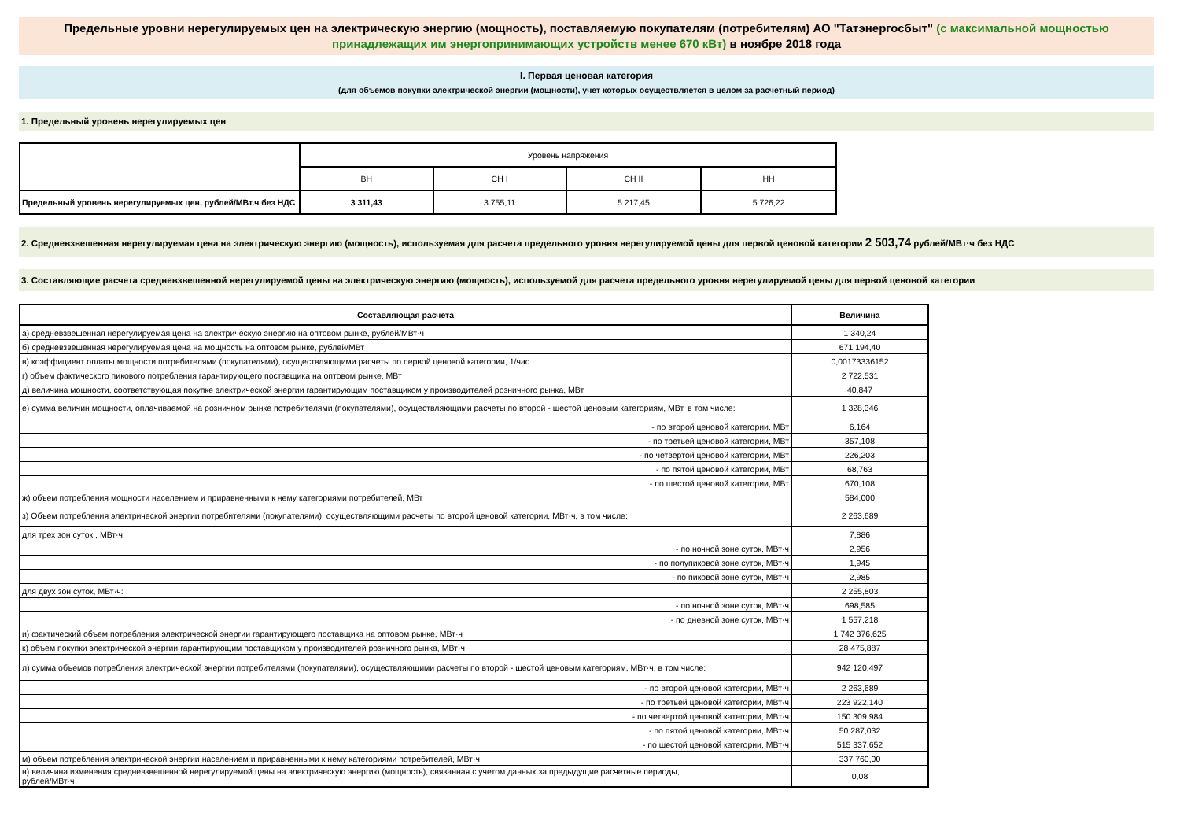Предельные уровни нерегулируемых цен на электрическую энергию (мощность), поставляемую покупателям (потребителям) АО "Татэнергосбыт" (с максимальной мощностью принадлежащих им энергопринимающих устройств менее 670 кВт) в ноябре 2018 года
I. Первая ценовая категория
(для объемов покупки электрической энергии (мощности), учет которых осуществляется в целом за расчетный период)
1. Предельный уровень нерегулируемых цен
| | Уровень напряжения | | | |
| --- | --- | --- | --- | --- |
| | ВН | СН I | СН II | НН |
| Предельный уровень нерегулируемых цен, рублей/МВт.ч без НДС | 3 311,43 | 3 755,11 | 5 217,45 | 5 726,22 |
2. Средневзвешенная нерегулируемая цена на электрическую энергию (мощность), используемая для расчета предельного уровня нерегулируемой цены для первой ценовой категории 2 503,74 рублей/МВт·ч без НДС
3. Составляющие расчета средневзвешенной нерегулируемой цены на электрическую энергию (мощность), используемой для расчета предельного уровня нерегулируемой цены для первой ценовой категории
| Составляющая расчета | Величина |
| а) средневзвешенная нерегулируемая цена на электрическую энергию на оптовом рынке, рублей/МВт·ч | 1 340,24 |
| б) средневзвешенная нерегулируемая цена на мощность на оптовом рынке, рублей/МВт | 671 194,40 |
| в) коэффициент оплаты мощности потребителями (покупателями), осуществляющими расчеты по первой ценовой категории, 1/час | 0,00173336152 |
| г) объем фактического пикового потребления гарантирующего поставщика на оптовом рынке, МВт | 2 722,531 |
| д) величина мощности, соответствующая покупке электрической энергии гарантирующим поставщиком у производителей розничного рынка, МВт | 40,847 |
| е) сумма величин мощности, оплачиваемой на розничном рынке потребителями (покупателями), осуществляющими расчеты по второй - шестой ценовым категориям, МВт, в том числе: | 1 328,346 |
| - по второй ценовой категории, МВт | 6,164 |
| - по третьей ценовой категории, МВт | 357,108 |
| - по четвертой ценовой категории, МВт | 226,203 |
| - по пятой ценовой категории, МВт | 68,763 |
| - по шестой ценовой категории, МВт | 670,108 |
| ж) объем потребления мощности населением и приравненными к нему категориями потребителей, МВт | 584,000 |
| з) Объем потребления электрической энергии потребителями (покупателями), осуществляющими расчеты по второй ценовой категории, МВт·ч, в том числе: | 2 263,689 |
| для трех зон суток , МВт·ч: | 7,886 |
| - по ночной зоне суток, МВт·ч | 2,956 |
| - по полупиковой зоне суток, МВт·ч | 1,945 |
| - по пиковой зоне суток, МВт·ч | 2,985 |
| для двух зон суток, МВт·ч: | 2 255,803 |
| - по ночной зоне суток, МВт·ч | 698,585 |
| - по дневной зоне суток, МВт·ч | 1 557,218 |
| и) фактический объем потребления электрической энергии гарантирующего поставщика на оптовом рынке, МВт·ч | 1 742 376,625 |
| к) объем покупки электрической энергии гарантирующим поставщиком у производителей розничного рынка, МВт·ч | 28 475,887 |
| л) сумма объемов потребления электрической энергии потребителями (покупателями), осуществляющими расчеты по второй - шестой ценовым категориям, МВт·ч, в том числе: | 942 120,497 |
| - по второй ценовой категории, МВт·ч | 2 263,689 |
| - по третьей ценовой категории, МВт·ч | 223 922,140 |
| - по четвертой ценовой категории, МВт·ч | 150 309,984 |
| - по пятой ценовой категории, МВт·ч | 50 287,032 |
| - по шестой ценовой категории, МВт·ч | 515 337,652 |
| м) объем потребления электрической энергии населением и приравненными к нему категориями потребителей, МВт·ч | 337 760,00 |
| н) величина изменения средневзвешенной нерегулируемой цены на электрическую энергию (мощность), связанная с учетом данных за предыдущие расчетные периоды, рублей/МВт·ч | 0,08 |